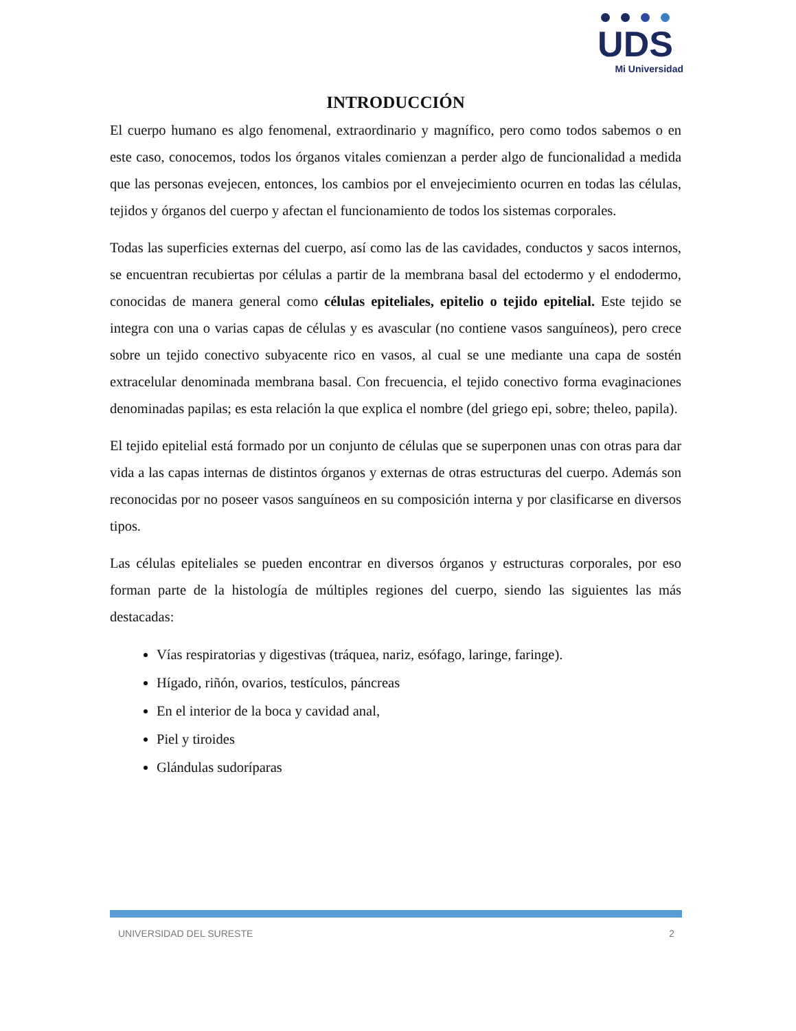UDS
Mi Universidad
INTRODUCCIÓN
El cuerpo humano es algo fenomenal, extraordinario y magnífico, pero como todos sabemos o en este caso, conocemos, todos los órganos vitales comienzan a perder algo de funcionalidad a medida que las personas evejecen, entonces, los cambios por el envejecimiento ocurren en todas las células, tejidos y órganos del cuerpo y afectan el funcionamiento de todos los sistemas corporales.
Todas las superficies externas del cuerpo, así como las de las cavidades, conductos y sacos internos, se encuentran recubiertas por células a partir de la membrana basal del ectodermo y el endodermo, conocidas de manera general como células epiteliales, epitelio o tejido epitelial. Este tejido se integra con una o varias capas de células y es avascular (no contiene vasos sanguíneos), pero crece sobre un tejido conectivo subyacente rico en vasos, al cual se une mediante una capa de sostén extracelular denominada membrana basal. Con frecuencia, el tejido conectivo forma evaginaciones denominadas papilas; es esta relación la que explica el nombre (del griego epi, sobre; theleo, papila).
El tejido epitelial está formado por un conjunto de células que se superponen unas con otras para dar vida a las capas internas de distintos órganos y externas de otras estructuras del cuerpo. Además son reconocidas por no poseer vasos sanguíneos en su composición interna y por clasificarse en diversos tipos.
Las células epiteliales se pueden encontrar en diversos órganos y estructuras corporales, por eso forman parte de la histología de múltiples regiones del cuerpo, siendo las siguientes las más destacadas:
Vías respiratorias y digestivas (tráquea, nariz, esófago, laringe, faringe).
Hígado, riñón, ovarios, testículos, páncreas
En el interior de la boca y cavidad anal,
Piel y tiroides
Glándulas sudoríparas
UNIVERSIDAD DEL SURESTE 2